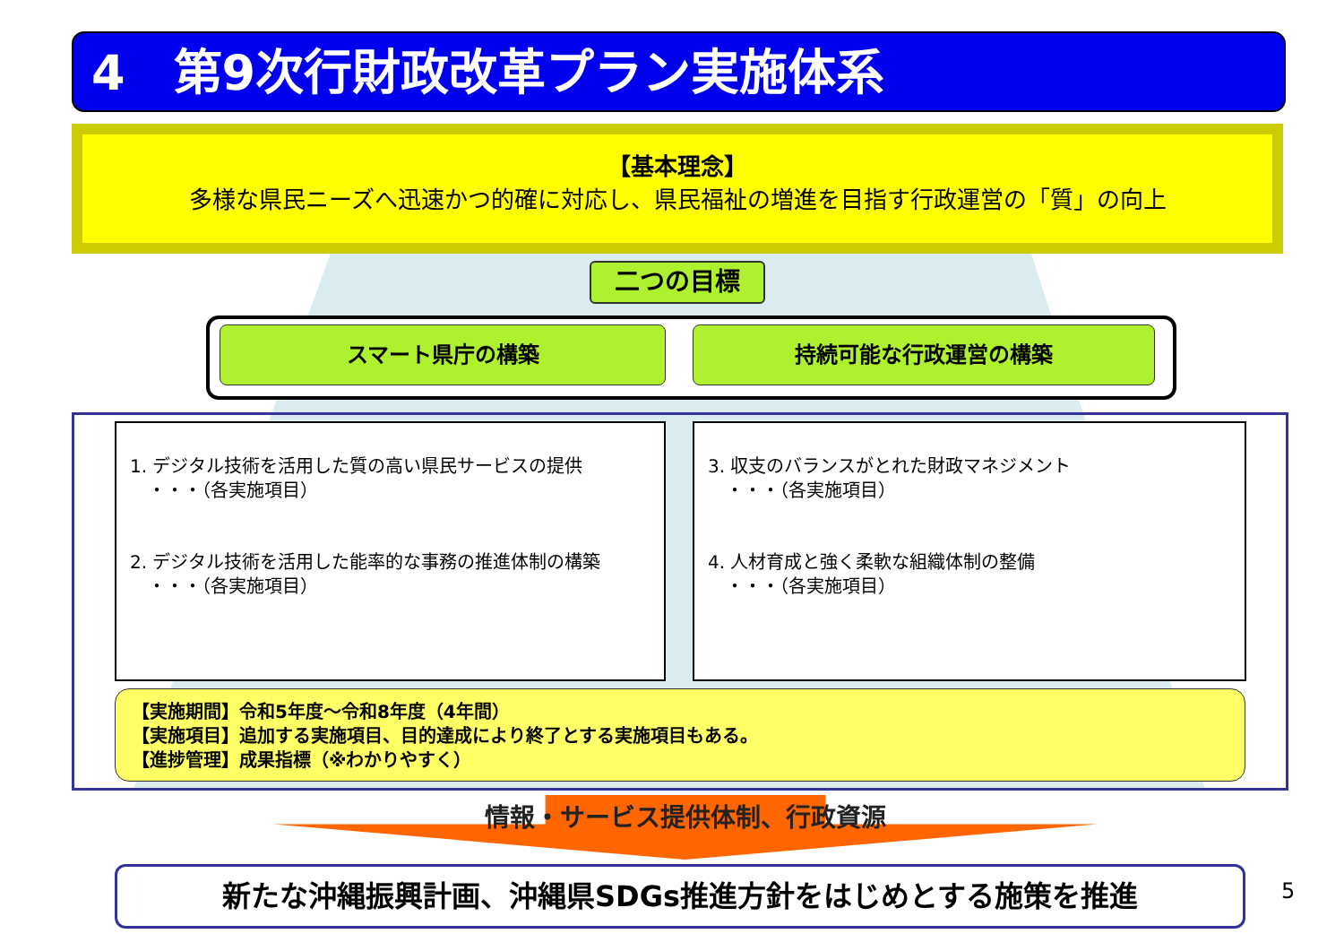4　第9次行財政改革プラン実施体系
【基本理念】
多様な県民ニーズへ迅速かつ的確に対応し、県民福祉の増進を目指す行政運営の「質」の向上
二つの目標
スマート県庁の構築 持続可能な行政運営の構築
1. デジタル技術を活用した質の高い県民サービスの提供
　・・・（各実施項目）
2. デジタル技術を活用した能率的な事務の推進体制の構築
　・・・（各実施項目）
3. 収支のバランスがとれた財政マネジメント
　・・・（各実施項目）
4. 人材育成と強く柔軟な組織体制の整備
　・・・（各実施項目）
【実施期間】令和5年度～令和8年度（4年間）
【実施項目】追加する実施項目、目的達成により終了とする実施項目もある。
【進捗管理】成果指標（※わかりやすく）
情報・サービス提供体制、行政資源
新たな沖縄振興計画、沖縄県SDGs推進方針をはじめとする施策を推進 5